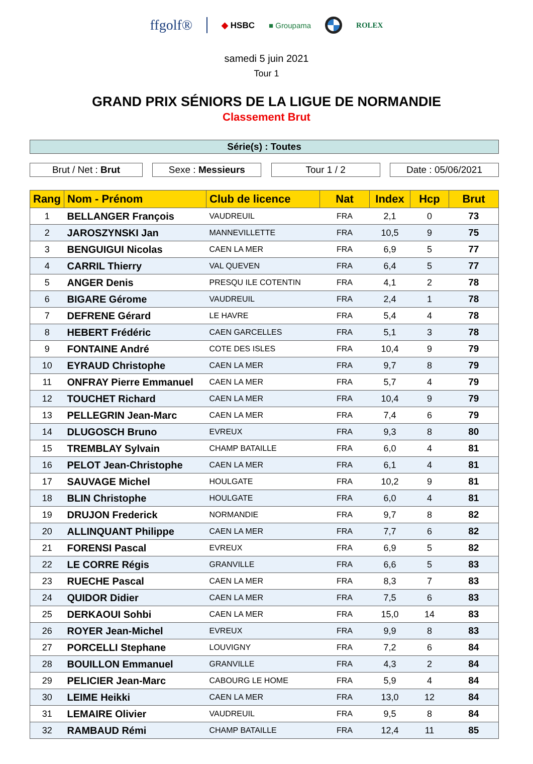ffgolf®
◆ HSBC ■ Groupama ROLEX
samedi 5 juin 2021
Tour 1
GRAND PRIX SÉNIORS DE LA LIGUE DE NORMANDIE
Classement Brut
Série(s) : Toutes
Brut / Net : Brut Sexe : Messieurs Tour 1 / 2 Date : 05/06/2021
| Rang | Nom - Prénom | Club de licence | Nat | Index | Hcp | Brut |
| --- | --- | --- | --- | --- | --- | --- |
| 1 | BELLANGER François | VAUDREUIL | FRA | 2,1 | 0 | 73 |
| 2 | JAROSZYNSKI Jan | MANNEVILLETTE | FRA | 10,5 | 9 | 75 |
| 3 | BENGUIGUI Nicolas | CAEN LA MER | FRA | 6,9 | 5 | 77 |
| 4 | CARRIL Thierry | VAL QUEVEN | FRA | 6,4 | 5 | 77 |
| 5 | ANGER Denis | PRESQU ILE COTENTIN | FRA | 4,1 | 2 | 78 |
| 6 | BIGARE Gérome | VAUDREUIL | FRA | 2,4 | 1 | 78 |
| 7 | DEFRENE Gérard | LE HAVRE | FRA | 5,4 | 4 | 78 |
| 8 | HEBERT Frédéric | CAEN GARCELLES | FRA | 5,1 | 3 | 78 |
| 9 | FONTAINE André | COTE DES ISLES | FRA | 10,4 | 9 | 79 |
| 10 | EYRAUD Christophe | CAEN LA MER | FRA | 9,7 | 8 | 79 |
| 11 | ONFRAY Pierre Emmanuel | CAEN LA MER | FRA | 5,7 | 4 | 79 |
| 12 | TOUCHET Richard | CAEN LA MER | FRA | 10,4 | 9 | 79 |
| 13 | PELLEGRIN Jean-Marc | CAEN LA MER | FRA | 7,4 | 6 | 79 |
| 14 | DLUGOSCH Bruno | EVREUX | FRA | 9,3 | 8 | 80 |
| 15 | TREMBLAY Sylvain | CHAMP BATAILLE | FRA | 6,0 | 4 | 81 |
| 16 | PELOT Jean-Christophe | CAEN LA MER | FRA | 6,1 | 4 | 81 |
| 17 | SAUVAGE Michel | HOULGATE | FRA | 10,2 | 9 | 81 |
| 18 | BLIN Christophe | HOULGATE | FRA | 6,0 | 4 | 81 |
| 19 | DRUJON Frederick | NORMANDIE | FRA | 9,7 | 8 | 82 |
| 20 | ALLINQUANT Philippe | CAEN LA MER | FRA | 7,7 | 6 | 82 |
| 21 | FORENSI Pascal | EVREUX | FRA | 6,9 | 5 | 82 |
| 22 | LE CORRE Régis | GRANVILLE | FRA | 6,6 | 5 | 83 |
| 23 | RUECHE Pascal | CAEN LA MER | FRA | 8,3 | 7 | 83 |
| 24 | QUIDOR Didier | CAEN LA MER | FRA | 7,5 | 6 | 83 |
| 25 | DERKAOUI Sohbi | CAEN LA MER | FRA | 15,0 | 14 | 83 |
| 26 | ROYER Jean-Michel | EVREUX | FRA | 9,9 | 8 | 83 |
| 27 | PORCELLI Stephane | LOUVIGNY | FRA | 7,2 | 6 | 84 |
| 28 | BOUILLON Emmanuel | GRANVILLE | FRA | 4,3 | 2 | 84 |
| 29 | PELICIER Jean-Marc | CABOURG LE HOME | FRA | 5,9 | 4 | 84 |
| 30 | LEIME Heikki | CAEN LA MER | FRA | 13,0 | 12 | 84 |
| 31 | LEMAIRE Olivier | VAUDREUIL | FRA | 9,5 | 8 | 84 |
| 32 | RAMBAUD Rémi | CHAMP BATAILLE | FRA | 12,4 | 11 | 85 |